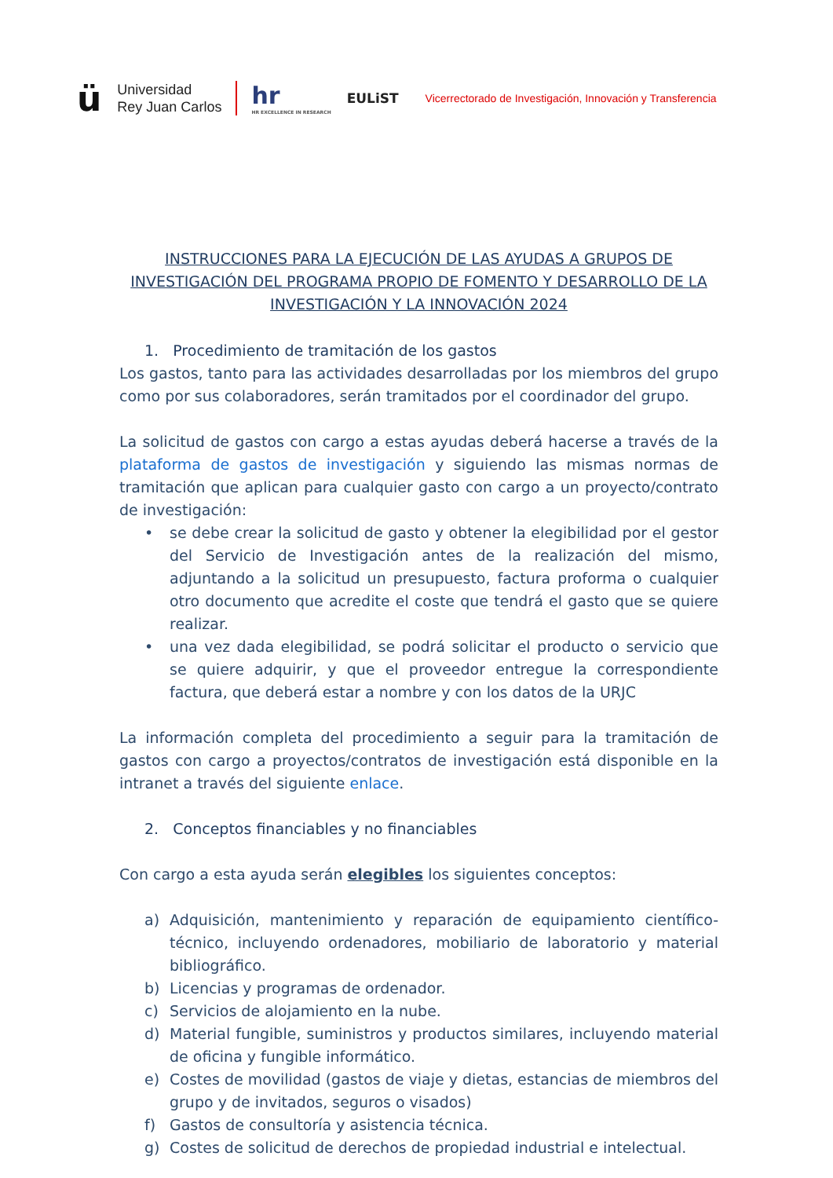ü
Universidad
Rey Juan Carlos
hr
HR EXCELLENCE IN RESEARCH
EULiST
Vicerrectorado de Investigación, Innovación y Transferencia
INSTRUCCIONES PARA LA EJECUCIÓN DE LAS AYUDAS A GRUPOS DE INVESTIGACIÓN DEL PROGRAMA PROPIO DE FOMENTO Y DESARROLLO DE LA INVESTIGACIÓN Y LA INNOVACIÓN 2024
1. Procedimiento de tramitación de los gastos
Los gastos, tanto para las actividades desarrolladas por los miembros del grupo como por sus colaboradores, serán tramitados por el coordinador del grupo.
La solicitud de gastos con cargo a estas ayudas deberá hacerse a través de la plataforma de gastos de investigación y siguiendo las mismas normas de tramitación que aplican para cualquier gasto con cargo a un proyecto/contrato de investigación:
• se debe crear la solicitud de gasto y obtener la elegibilidad por el gestor del Servicio de Investigación antes de la realización del mismo, adjuntando a la solicitud un presupuesto, factura proforma o cualquier otro documento que acredite el coste que tendrá el gasto que se quiere realizar.
• una vez dada elegibilidad, se podrá solicitar el producto o servicio que se quiere adquirir, y que el proveedor entregue la correspondiente factura, que deberá estar a nombre y con los datos de la URJC
La información completa del procedimiento a seguir para la tramitación de gastos con cargo a proyectos/contratos de investigación está disponible en la intranet a través del siguiente enlace.
2. Conceptos financiables y no financiables
Con cargo a esta ayuda serán elegibles los siguientes conceptos:
a) Adquisición, mantenimiento y reparación de equipamiento científico-técnico, incluyendo ordenadores, mobiliario de laboratorio y material bibliográfico.
b) Licencias y programas de ordenador.
c) Servicios de alojamiento en la nube.
d) Material fungible, suministros y productos similares, incluyendo material de oficina y fungible informático.
e) Costes de movilidad (gastos de viaje y dietas, estancias de miembros del grupo y de invitados, seguros o visados)
f) Gastos de consultoría y asistencia técnica.
g) Costes de solicitud de derechos de propiedad industrial e intelectual.